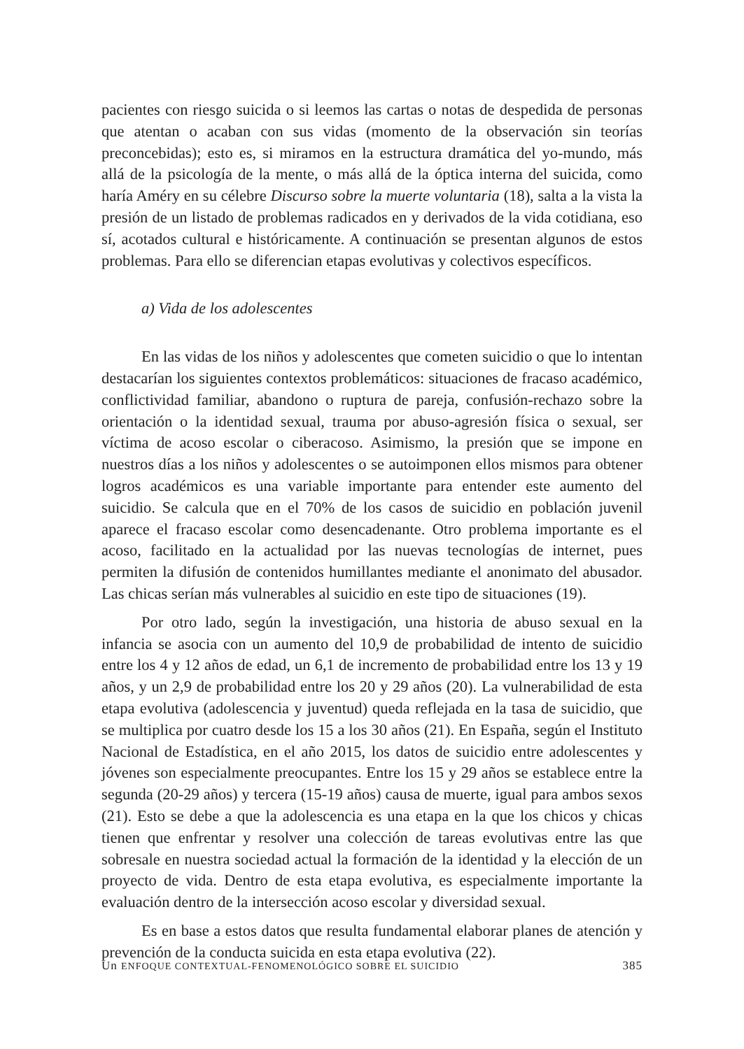pacientes con riesgo suicida o si leemos las cartas o notas de despedida de personas que atentan o acaban con sus vidas (momento de la observación sin teorías preconcebidas); esto es, si miramos en la estructura dramática del yo-mundo, más allá de la psicología de la mente, o más allá de la óptica interna del suicida, como haría Améry en su célebre Discurso sobre la muerte voluntaria (18), salta a la vista la presión de un listado de problemas radicados en y derivados de la vida cotidiana, eso sí, acotados cultural e históricamente. A continuación se presentan algunos de estos problemas. Para ello se diferencian etapas evolutivas y colectivos específicos.
a) Vida de los adolescentes
En las vidas de los niños y adolescentes que cometen suicidio o que lo intentan destacarían los siguientes contextos problemáticos: situaciones de fracaso académico, conflictividad familiar, abandono o ruptura de pareja, confusión-rechazo sobre la orientación o la identidad sexual, trauma por abuso-agresión física o sexual, ser víctima de acoso escolar o ciberacoso. Asimismo, la presión que se impone en nuestros días a los niños y adolescentes o se autoimponen ellos mismos para obtener logros académicos es una variable importante para entender este aumento del suicidio. Se calcula que en el 70% de los casos de suicidio en población juvenil aparece el fracaso escolar como desencadenante. Otro problema importante es el acoso, facilitado en la actualidad por las nuevas tecnologías de internet, pues permiten la difusión de contenidos humillantes mediante el anonimato del abusador. Las chicas serían más vulnerables al suicidio en este tipo de situaciones (19).
Por otro lado, según la investigación, una historia de abuso sexual en la infancia se asocia con un aumento del 10,9 de probabilidad de intento de suicidio entre los 4 y 12 años de edad, un 6,1 de incremento de probabilidad entre los 13 y 19 años, y un 2,9 de probabilidad entre los 20 y 29 años (20). La vulnerabilidad de esta etapa evolutiva (adolescencia y juventud) queda reflejada en la tasa de suicidio, que se multiplica por cuatro desde los 15 a los 30 años (21). En España, según el Instituto Nacional de Estadística, en el año 2015, los datos de suicidio entre adolescentes y jóvenes son especialmente preocupantes. Entre los 15 y 29 años se establece entre la segunda (20-29 años) y tercera (15-19 años) causa de muerte, igual para ambos sexos (21). Esto se debe a que la adolescencia es una etapa en la que los chicos y chicas tienen que enfrentar y resolver una colección de tareas evolutivas entre las que sobresale en nuestra sociedad actual la formación de la identidad y la elección de un proyecto de vida. Dentro de esta etapa evolutiva, es especialmente importante la evaluación dentro de la intersección acoso escolar y diversidad sexual.
Es en base a estos datos que resulta fundamental elaborar planes de atención y prevención de la conducta suicida en esta etapa evolutiva (22).
Un ENFOQUE CONTEXTUAL-FENOMENOLÓGICO SOBRE EL SUICIDIO 385